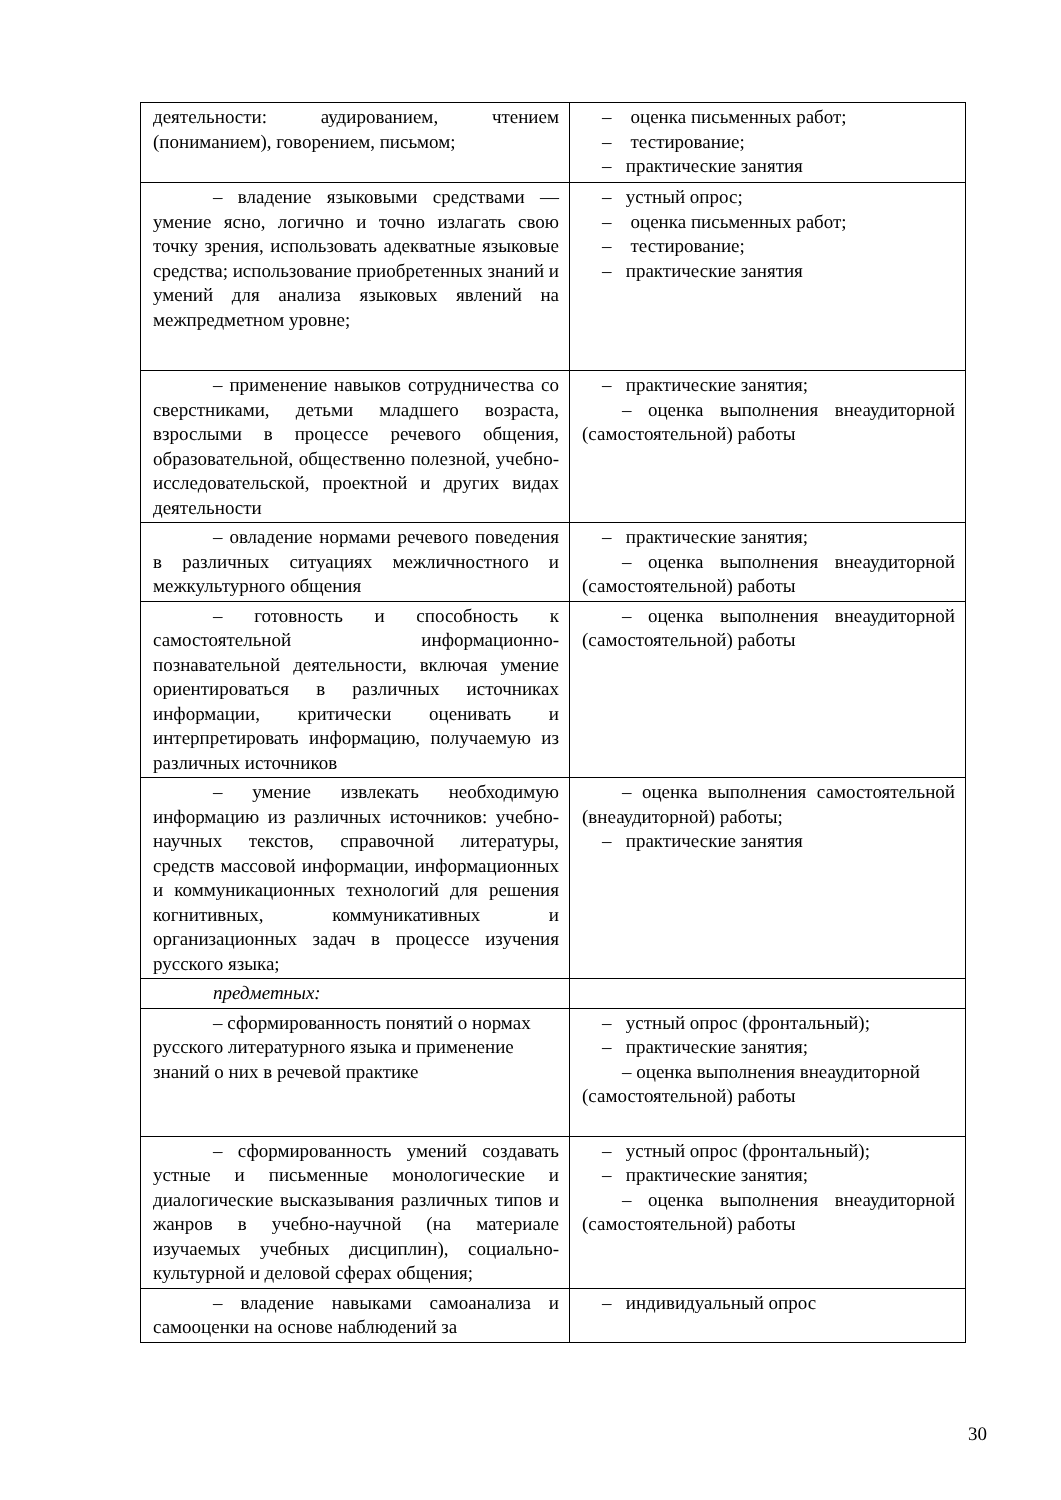| деятельности: аудированием, чтением (пониманием), говорением, письмом; | – оценка письменных работ; – тестирование; – практические занятия |
| – владение языковыми средствами — умение ясно, логично и точно излагать свою точку зрения, использовать адекватные языковые средства; использование приобретенных знаний и умений для анализа языковых явлений на межпредметном уровне; | – устный опрос; – оценка письменных работ; – тестирование; – практические занятия |
| – применение навыков сотрудничества со сверстниками, детьми младшего возраста, взрослыми в процессе речевого общения, образовательной, общественно полезной, учебно-исследовательской, проектной и других видах деятельности | – практические занятия; – оценка выполнения внеаудиторной (самостоятельной) работы |
| – овладение нормами речевого поведения в различных ситуациях межличностного и межкультурного общения | – практические занятия; – оценка выполнения внеаудиторной (самостоятельной) работы |
| – готовность и способность к самостоятельной информационно-познавательной деятельности, включая умение ориентироваться в различных источниках информации, критически оценивать и интерпретировать информацию, получаемую из различных источников | – оценка выполнения внеаудиторной (самостоятельной) работы |
| – умение извлекать необходимую информацию из различных источников: учебно-научных текстов, справочной литературы, средств массовой информации, информационных и коммуникационных технологий для решения когнитивных, коммуникативных и организационных задач в процессе изучения русского языка; | – оценка выполнения самостоятельной (внеаудиторной) работы; – практические занятия |
| предметных: | |
| – сформированность понятий о нормах русского литературного языка и применение знаний о них в речевой практике | – устный опрос (фронтальный); – практические занятия; – оценка выполнения внеаудиторной (самостоятельной) работы |
| – сформированность умений создавать устные и письменные монологические и диалогические высказывания различных типов и жанров в учебно-научной (на материале изучаемых учебных дисциплин), социально-культурной и деловой сферах общения; | – устный опрос (фронтальный); – практические занятия; – оценка выполнения внеаудиторной (самостоятельной) работы |
| – владение навыками самоанализа и самооценки на основе наблюдений за | – индивидуальный опрос |
30